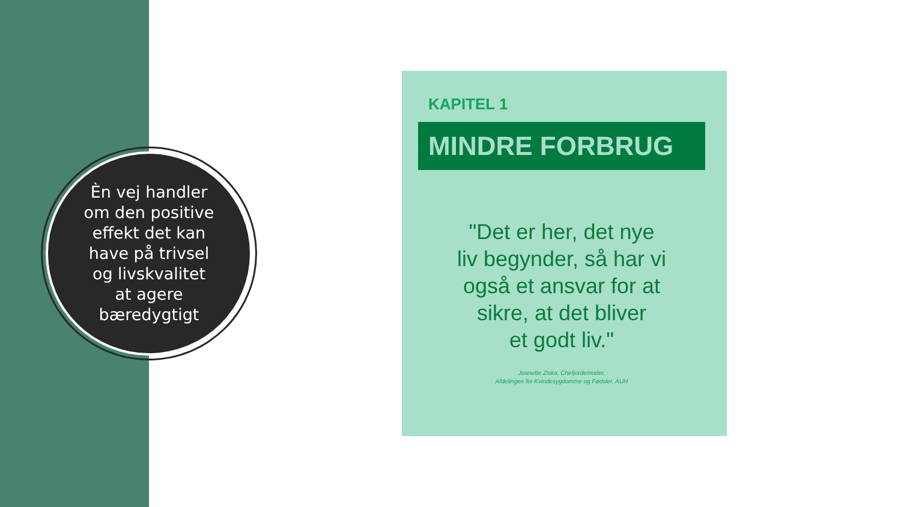Èn vej handler om den positive effekt det kan have på trivsel og livskvalitet at agere bæredygtigt
KAPITEL 1
MINDRE FORBRUG
"Det er her, det nye
liv begynder, så har vi
også et ansvar for at
sikre, at det bliver
et godt liv."
Jeanette Ziska, Chefjordemoder,
Afdelingen for Kvindesygdomme og Fødsler, AUH